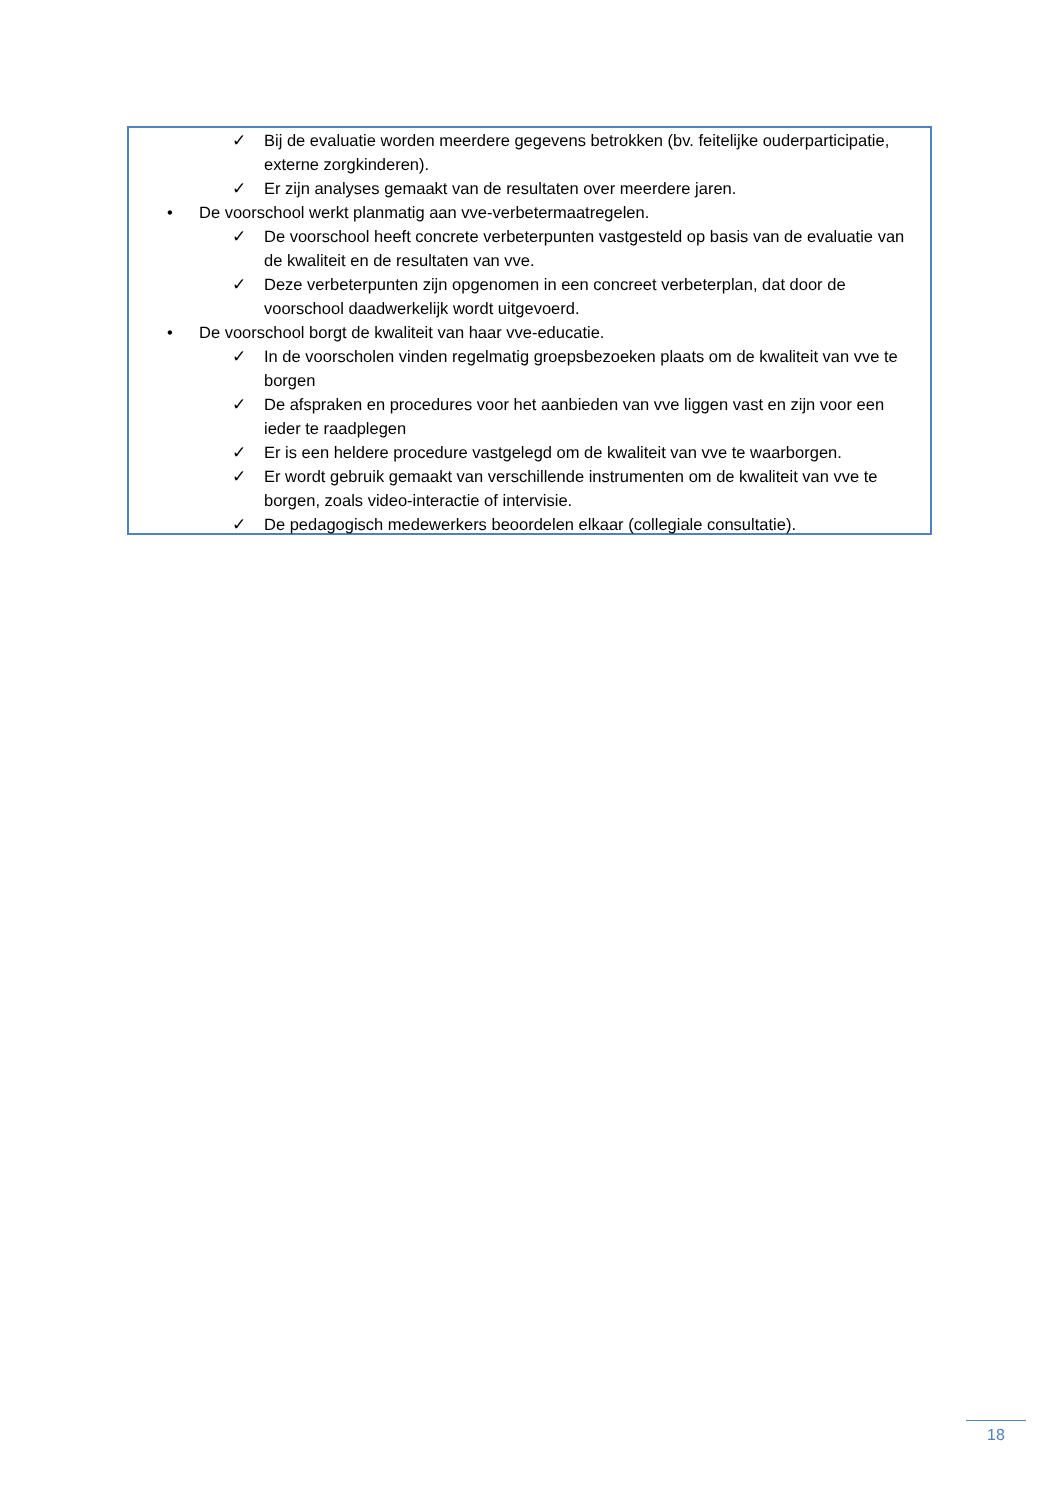✓ Bij de evaluatie worden meerdere gegevens betrokken (bv. feitelijke ouderparticipatie, externe zorgkinderen).
✓ Er zijn analyses gemaakt van de resultaten over meerdere jaren.
• De voorschool werkt planmatig aan vve-verbetermaatregelen.
✓ De voorschool heeft concrete verbeterpunten vastgesteld op basis van de evaluatie van de kwaliteit en de resultaten van vve.
✓ Deze verbeterpunten zijn opgenomen in een concreet verbeterplan, dat door de voorschool daadwerkelijk wordt uitgevoerd.
• De voorschool borgt de kwaliteit van haar vve-educatie.
✓ In de voorscholen vinden regelmatig groepsbezoeken plaats om de kwaliteit van vve te borgen
✓ De afspraken en procedures voor het aanbieden van vve liggen vast en zijn voor een ieder te raadplegen
✓ Er is een heldere procedure vastgelegd om de kwaliteit van vve te waarborgen.
✓ Er wordt gebruik gemaakt van verschillende instrumenten om de kwaliteit van vve te borgen, zoals video-interactie of intervisie.
✓ De pedagogisch medewerkers beoordelen elkaar (collegiale consultatie).
18